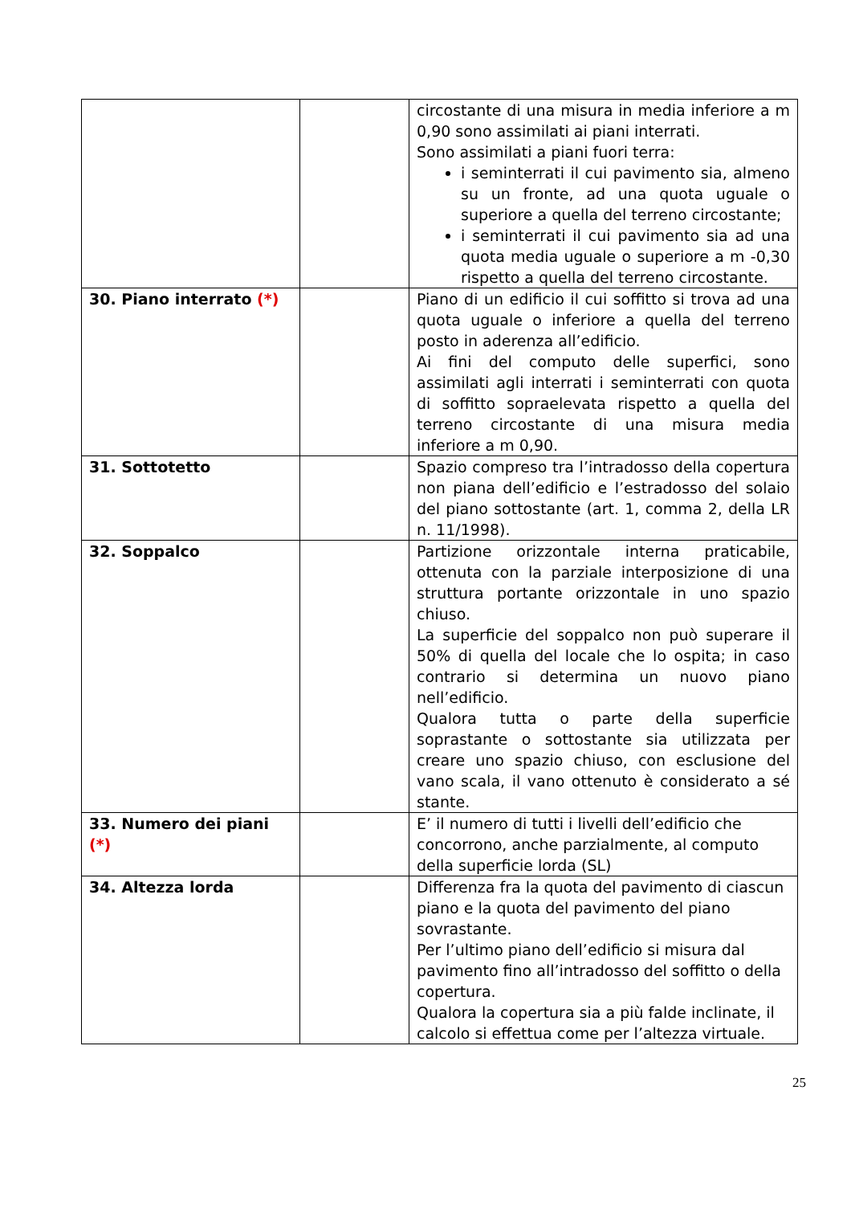| | | circostante di una misura in media inferiore a m 0,90 sono assimilati ai piani interrati. Sono assimilati a piani fuori terra: i seminterrati il cui pavimento sia, almeno su un fronte, ad una quota uguale o superiore a quella del terreno circostante; i seminterrati il cui pavimento sia ad una quota media uguale o superiore a m -0,30 rispetto a quella del terreno circostante. |
| 30. Piano interrato (*) | | Piano di un edificio il cui soffitto si trova ad una quota uguale o inferiore a quella del terreno posto in aderenza all’edificio. Ai fini del computo delle superfici, sono assimilati agli interrati i seminterrati con quota di soffitto sopraelevata rispetto a quella del terreno circostante di una misura media inferiore a m 0,90. |
| 31. Sottotetto | | Spazio compreso tra l’intradosso della copertura non piana dell’edificio e l’estradosso del solaio del piano sottostante (art. 1, comma 2, della LR n. 11/1998). |
| 32. Soppalco | | Partizione orizzontale interna praticabile, ottenuta con la parziale interposizione di una struttura portante orizzontale in uno spazio chiuso. La superficie del soppalco non può superare il 50% di quella del locale che lo ospita; in caso contrario si determina un nuovo piano nell’edificio. Qualora tutta o parte della superficie soprastante o sottostante sia utilizzata per creare uno spazio chiuso, con esclusione del vano scala, il vano ottenuto è considerato a sé stante. |
| 33. Numero dei piani (*) | | E’ il numero di tutti i livelli dell’edificio che concorrono, anche parzialmente, al computo della superficie lorda (SL) |
| 34. Altezza lorda | | Differenza fra la quota del pavimento di ciascun piano e la quota del pavimento del piano sovrastante. Per l’ultimo piano dell’edificio si misura dal pavimento fino all’intradosso del soffitto o della copertura. Qualora la copertura sia a più falde inclinate, il calcolo si effettua come per l’altezza virtuale. |
25